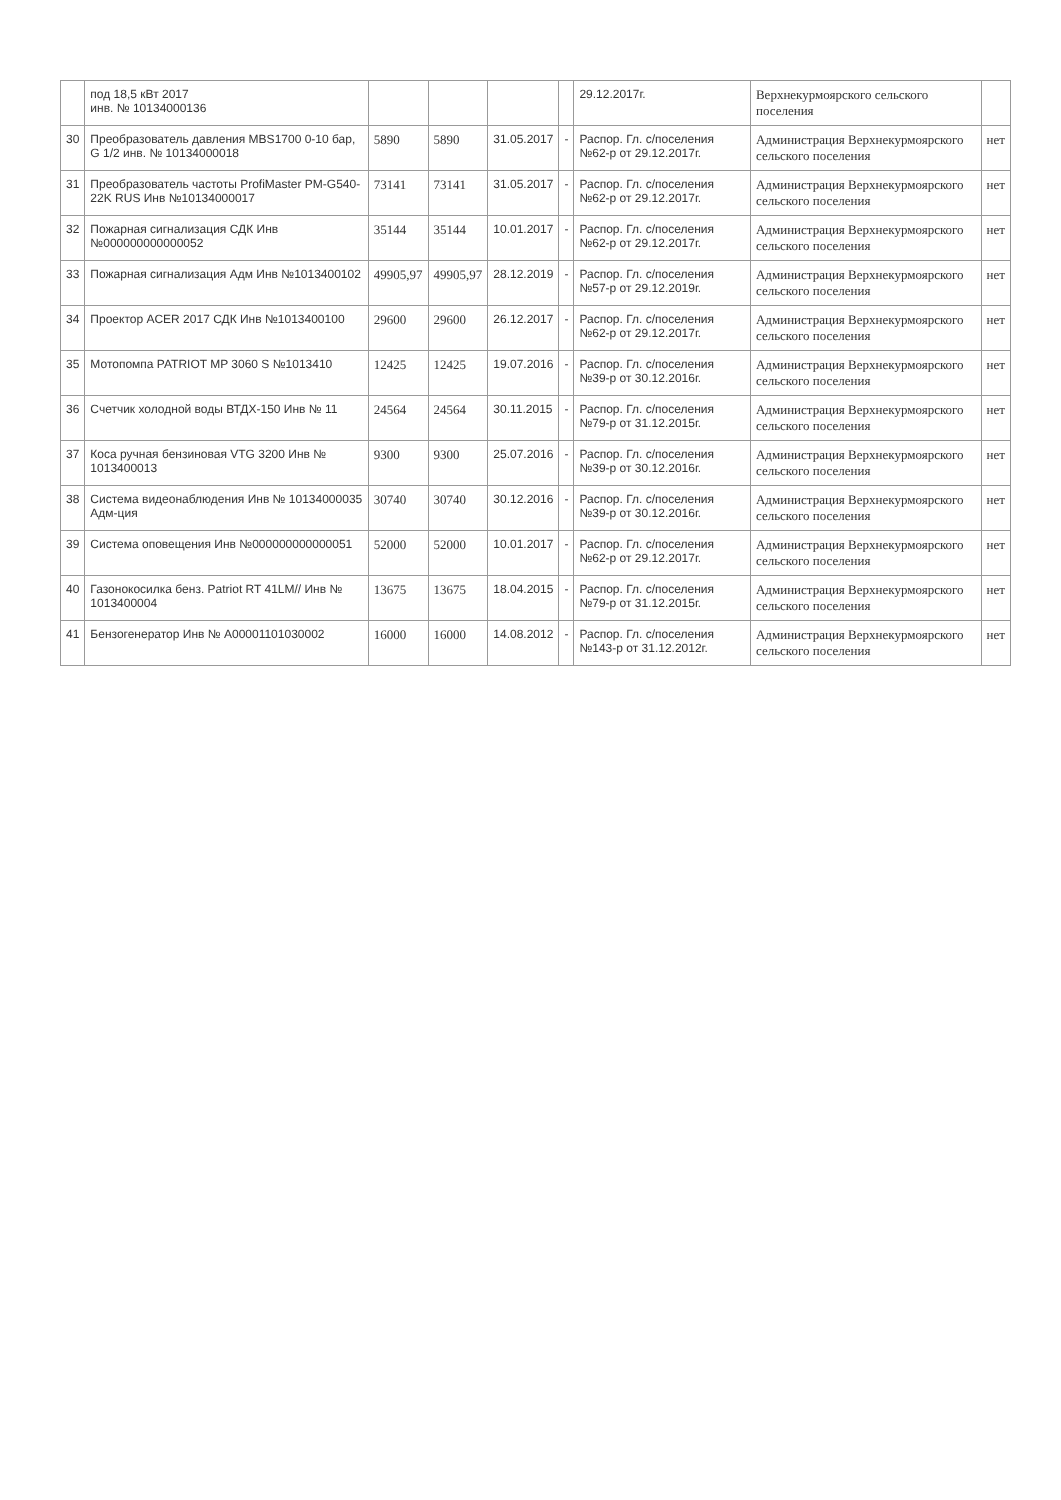| | под 18,5 кВт 2017 инв. № 10134000136 | | | | | 29.12.2017г. | Верхнекурмоярского сельского поселения | |
| 30 | Преобразователь давления MBS1700 0-10 бар, G 1/2 инв. № 10134000018 | 5890 | 5890 | 31.05.2017 | - | Распор. Гл. с/поселения №62-р от 29.12.2017г. | Администрация Верхнекурмоярского сельского поселения | нет |
| 31 | Преобразователь частоты ProfiMaster PM-G540-22K RUS Инв №10134000017 | 73141 | 73141 | 31.05.2017 | - | Распор. Гл. с/поселения №62-р от 29.12.2017г. | Администрация Верхнекурмоярского сельского поселения | нет |
| 32 | Пожарная сигнализация СДК Инв №000000000000052 | 35144 | 35144 | 10.01.2017 | - | Распор. Гл. с/поселения №62-р от 29.12.2017г. | Администрация Верхнекурмоярского сельского поселения | нет |
| 33 | Пожарная сигнализация Адм Инв №1013400102 | 49905,97 | 49905,97 | 28.12.2019 | - | Распор. Гл. с/поселения №57-р от 29.12.2019г. | Администрация Верхнекурмоярского сельского поселения | нет |
| 34 | Проектор ACER 2017 СДК Инв №1013400100 | 29600 | 29600 | 26.12.2017 | - | Распор. Гл. с/поселения №62-р от 29.12.2017г. | Администрация Верхнекурмоярского сельского поселения | нет |
| 35 | Мотопомпа PATRIOT MP 3060 S №1013410 | 12425 | 12425 | 19.07.2016 | - | Распор. Гл. с/поселения №39-р от 30.12.2016г. | Администрация Верхнекурмоярского сельского поселения | нет |
| 36 | Счетчик холодной воды ВТДХ-150 Инв № 11 | 24564 | 24564 | 30.11.2015 | - | Распор. Гл. с/поселения №79-р от 31.12.2015г. | Администрация Верхнекурмоярского сельского поселения | нет |
| 37 | Коса ручная бензиновая VTG 3200 Инв № 1013400013 | 9300 | 9300 | 25.07.2016 | - | Распор. Гл. с/поселения №39-р от 30.12.2016г. | Администрация Верхнекурмоярского сельского поселения | нет |
| 38 | Система видеонаблюдения Инв № 10134000035 Адм-ция | 30740 | 30740 | 30.12.2016 | - | Распор. Гл. с/поселения №39-р от 30.12.2016г. | Администрация Верхнекурмоярского сельского поселения | нет |
| 39 | Система оповещения Инв №000000000000051 | 52000 | 52000 | 10.01.2017 | - | Распор. Гл. с/поселения №62-р от 29.12.2017г. | Администрация Верхнекурмоярского сельского поселения | нет |
| 40 | Газонокосилка бенз. Patriot RT 41LM// Инв № 1013400004 | 13675 | 13675 | 18.04.2015 | - | Распор. Гл. с/поселения №79-р от 31.12.2015г. | Администрация Верхнекурмоярского сельского поселения | нет |
| 41 | Бензогенератор Инв № А00001101030002 | 16000 | 16000 | 14.08.2012 | - | Распор. Гл. с/поселения №143-р от 31.12.2012г. | Администрация Верхнекурмоярского сельского поселения | нет |